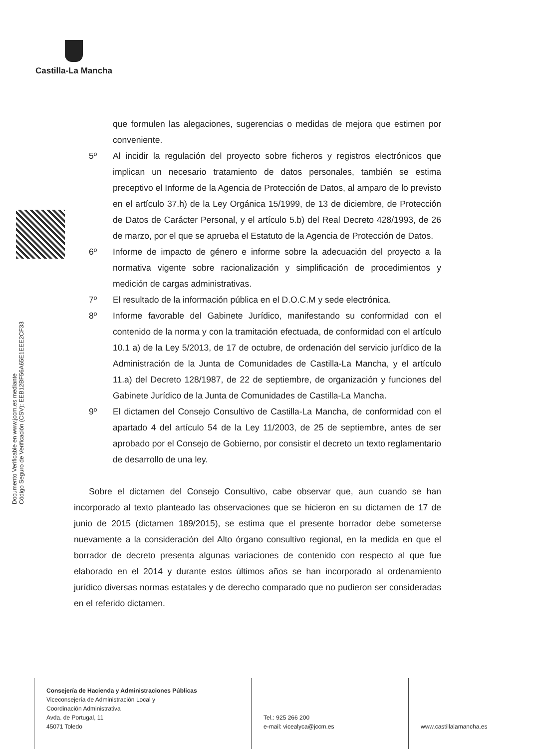Castilla-La Mancha
Documento Verificable en www.jccm.es mediante
Código Seguro de Verificación (CSV): EEB12BF56A65E1EEE2CF33
que formulen las alegaciones, sugerencias o medidas de mejora que estimen por conveniente.
5º Al incidir la regulación del proyecto sobre ficheros y registros electrónicos que implican un necesario tratamiento de datos personales, también se estima preceptivo el Informe de la Agencia de Protección de Datos, al amparo de lo previsto en el artículo 37.h) de la Ley Orgánica 15/1999, de 13 de diciembre, de Protección de Datos de Carácter Personal, y el artículo 5.b) del Real Decreto 428/1993, de 26 de marzo, por el que se aprueba el Estatuto de la Agencia de Protección de Datos.
6º Informe de impacto de género e informe sobre la adecuación del proyecto a la normativa vigente sobre racionalización y simplificación de procedimientos y medición de cargas administrativas.
7º El resultado de la información pública en el D.O.C.M y sede electrónica.
8º Informe favorable del Gabinete Jurídico, manifestando su conformidad con el contenido de la norma y con la tramitación efectuada, de conformidad con el artículo 10.1 a) de la Ley 5/2013, de 17 de octubre, de ordenación del servicio jurídico de la Administración de la Junta de Comunidades de Castilla-La Mancha, y el artículo 11.a) del Decreto 128/1987, de 22 de septiembre, de organización y funciones del Gabinete Jurídico de la Junta de Comunidades de Castilla-La Mancha.
9º El dictamen del Consejo Consultivo de Castilla-La Mancha, de conformidad con el apartado 4 del artículo 54 de la Ley 11/2003, de 25 de septiembre, antes de ser aprobado por el Consejo de Gobierno, por consistir el decreto un texto reglamentario de desarrollo de una ley.
Sobre el dictamen del Consejo Consultivo, cabe observar que, aun cuando se han incorporado al texto planteado las observaciones que se hicieron en su dictamen de 17 de junio de 2015 (dictamen 189/2015), se estima que el presente borrador debe someterse nuevamente a la consideración del Alto órgano consultivo regional, en la medida en que el borrador de decreto presenta algunas variaciones de contenido con respecto al que fue elaborado en el 2014 y durante estos últimos años se han incorporado al ordenamiento jurídico diversas normas estatales y de derecho comparado que no pudieron ser consideradas en el referido dictamen.
Consejería de Hacienda y Administraciones Públicas
Viceconsejería de Administración Local y
Coordinación Administrativa
Avda. de Portugal, 11
45071 Toledo
Tel.: 925 266 200
e-mail: vicealyca@jccm.es
www.castillalamancha.es